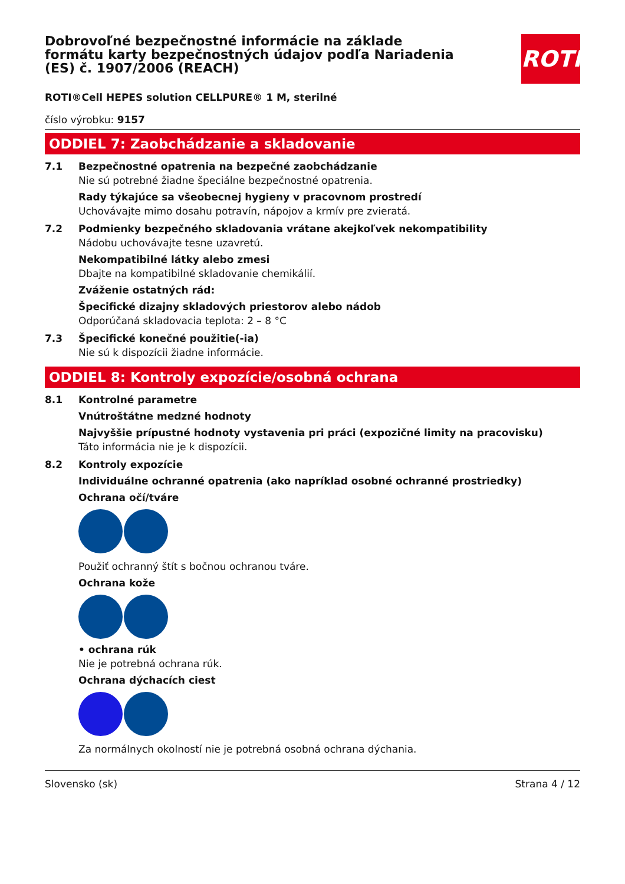ROTH
Dobrovoľné bezpečnostné informácie na základe formátu karty bezpečnostných údajov podľa Nariadenia (ES) č. 1907/2006 (REACH)
ROTI®Cell HEPES solution CELLPURE® 1 M, sterilné
číslo výrobku: 9157
ODDIEL 7: Zaobchádzanie a skladovanie
7.1 Bezpečnostné opatrenia na bezpečné zaobchádzanie
Nie sú potrebné žiadne špeciálne bezpečnostné opatrenia.
Rady týkajúce sa všeobecnej hygieny v pracovnom prostredí
Uchovávajte mimo dosahu potravín, nápojov a krmív pre zvieratá.
7.2 Podmienky bezpečného skladovania vrátane akejkoľvek nekompatibility
Nádobu uchovávajte tesne uzavretú.
Nekompatibilné látky alebo zmesi
Dbajte na kompatibilné skladovanie chemikálií.
Zváženie ostatných rád:
Špecifické dizajny skladových priestorov alebo nádob
Odporúčaná skladovacia teplota: 2 – 8 °C
7.3 Špecifické konečné použitie(-ia)
Nie sú k dispozícii žiadne informácie.
ODDIEL 8: Kontroly expozície/osobná ochrana
8.1 Kontrolné parametre
Vnútroštátne medzné hodnoty
Najvyššie prípustné hodnoty vystavenia pri práci (expozičné limity na pracovisku)
Táto informácia nie je k dispozícii.
8.2 Kontroly expozície
Individuálne ochranné opatrenia (ako napríklad osobné ochranné prostriedky)
Ochrana očí/tváre
Použiť ochranný štít s bočnou ochranou tváre.
Ochrana kože
• ochrana rúk
Nie je potrebná ochrana rúk.
Ochrana dýchacích ciest
Za normálnych okolností nie je potrebná osobná ochrana dýchania.
Slovensko (sk) Strana 4 / 12